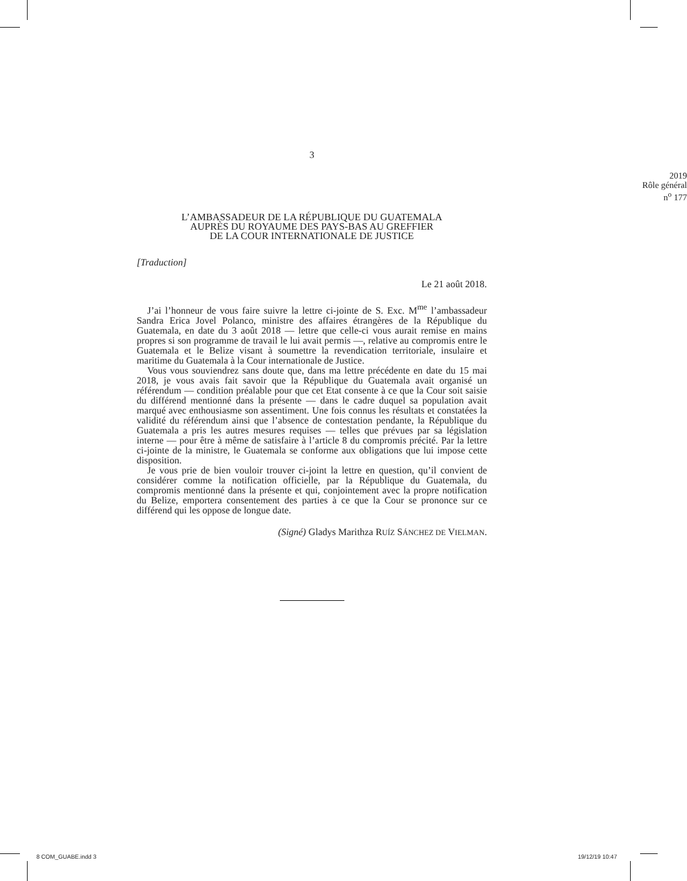3
2019
Rôle général
n<sup>o</sup> 177
L’AMBASSADEUR DE LA RÉPUBLIQUE DU GUATEMALA
AUPRÈS DU ROYAUME DES PAYS-BAS AU GREFFIER
DE LA COUR INTERNATIONALE DE JUSTICE
[Traduction]
Le 21 août 2018.
J’ai l’honneur de vous faire suivre la lettre ci-jointe de S. Exc. M<sup>me</sup> l’ambassadeur Sandra Erica Jovel Polanco, ministre des affaires étrangères de la République du Guatemala, en date du 3 août 2018 — lettre que celle-ci vous aurait remise en mains propres si son programme de travail le lui avait permis —, relative au compromis entre le Guatemala et le Belize visant à soumettre la revendication territoriale, insulaire et maritime du Guatemala à la Cour internationale de Justice.
Vous vous souviendrez sans doute que, dans ma lettre précédente en date du 15 mai 2018, je vous avais fait savoir que la République du Guatemala avait organisé un référendum — condition préalable pour que cet Etat consente à ce que la Cour soit saisie du différend mentionné dans la présente — dans le cadre duquel sa population avait marqué avec enthousiasme son assentiment. Une fois connus les résultats et constatées la validité du référendum ainsi que l’absence de contestation pendante, la République du Guatemala a pris les autres mesures requises — telles que prévues par sa législation interne — pour être à même de satisfaire à l’article 8 du compromis précité. Par la lettre ci-jointe de la ministre, le Guatemala se conforme aux obligations que lui impose cette disposition.
Je vous prie de bien vouloir trouver ci-joint la lettre en question, qu’il convient de considérer comme la notification officielle, par la République du Guatemala, du compromis mentionné dans la présente et qui, conjointement avec la propre notification du Belize, emportera consentement des parties à ce que la Cour se prononce sur ce différend qui les oppose de longue date.
(Signé) Gladys Marithza RUÍZ SÁNCHEZ DE VIELMAN.
8 COM_GUABE.indd 3 19/12/19 10:47